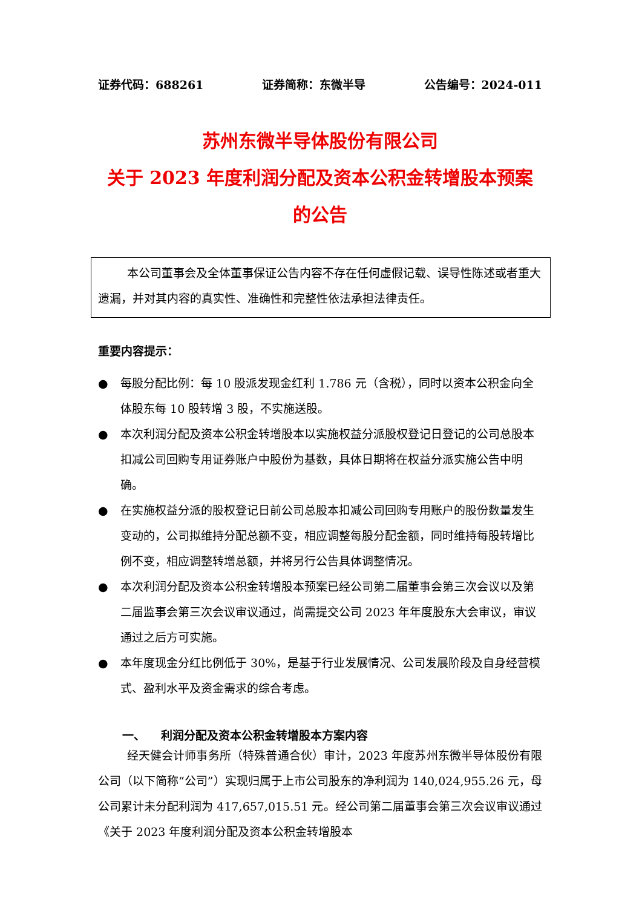证券代码：688261 证券简称：东微半导 公告编号：2024-011
苏州东微半导体股份有限公司
关于 2023 年度利润分配及资本公积金转增股本预案
的公告
本公司董事会及全体董事保证公告内容不存在任何虚假记载、误导性陈述或者重大遗漏，并对其内容的真实性、准确性和完整性依法承担法律责任。
重要内容提示：
● 每股分配比例：每 10 股派发现金红利 1.786 元（含税），同时以资本公积金向全体股东每 10 股转增 3 股，不实施送股。
● 本次利润分配及资本公积金转增股本以实施权益分派股权登记日登记的公司总股本扣减公司回购专用证券账户中股份为基数，具体日期将在权益分派实施公告中明确。
● 在实施权益分派的股权登记日前公司总股本扣减公司回购专用账户的股份数量发生变动的，公司拟维持分配总额不变，相应调整每股分配金额，同时维持每股转增比例不变，相应调整转增总额，并将另行公告具体调整情况。
● 本次利润分配及资本公积金转增股本预案已经公司第二届董事会第三次会议以及第二届监事会第三次会议审议通过，尚需提交公司 2023 年年度股东大会审议，审议通过之后方可实施。
● 本年度现金分红比例低于 30%，是基于行业发展情况、公司发展阶段及自身经营模式、盈利水平及资金需求的综合考虑。
一、 利润分配及资本公积金转增股本方案内容
经天健会计师事务所（特殊普通合伙）审计，2023 年度苏州东微半导体股份有限公司（以下简称“公司”）实现归属于上市公司股东的净利润为 140,024,955.26 元，母公司累计未分配利润为 417,657,015.51 元。经公司第二届董事会第三次会议审议通过《关于 2023 年度利润分配及资本公积金转增股本